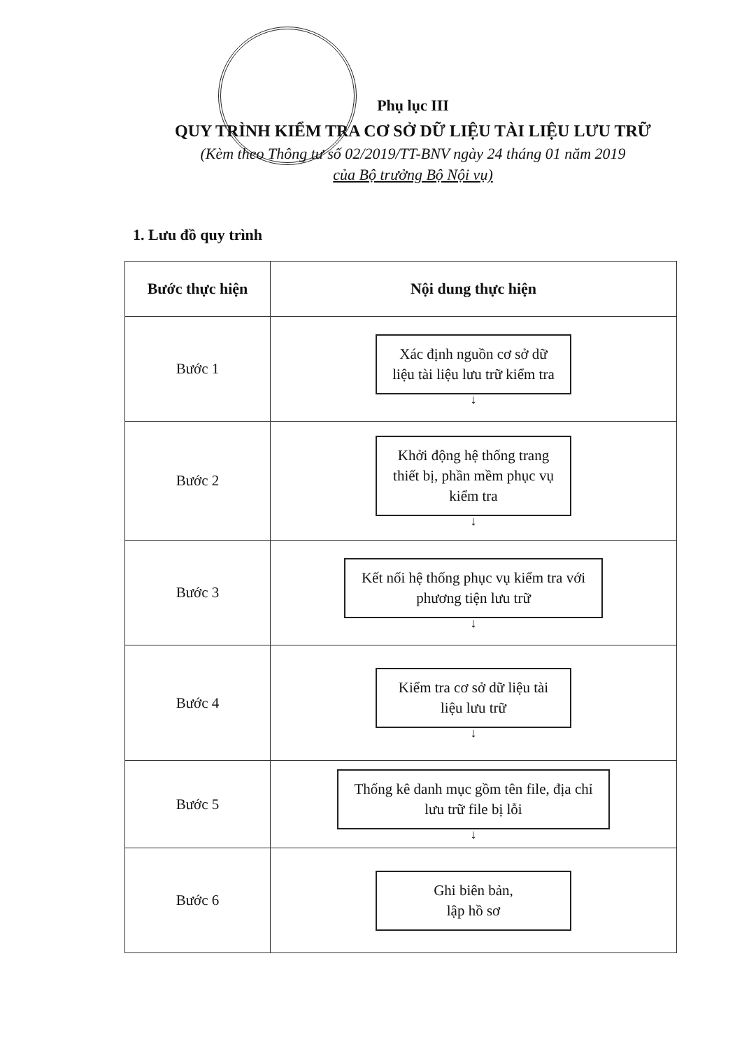Phụ lục III
QUY TRÌNH KIỂM TRA CƠ SỞ DỮ LIỆU TÀI LIỆU LƯU TRỮ
(Kèm theo Thông tư số 02/2019/TT-BNV ngày 24 tháng 01 năm 2019
của Bộ trưởng Bộ Nội vụ)
1. Lưu đồ quy trình
| Bước thực hiện | Nội dung thực hiện |
| --- | --- |
| Bước 1 | Xác định nguồn cơ sở dữ liệu tài liệu lưu trữ kiểm tra ↓ |
| Bước 2 | Khởi động hệ thống trang thiết bị, phần mềm phục vụ kiểm tra ↓ |
| Bước 3 | Kết nối hệ thống phục vụ kiểm tra với phương tiện lưu trữ ↓ |
| Bước 4 | Kiểm tra cơ sở dữ liệu tài liệu lưu trữ ↓ |
| Bước 5 | Thống kê danh mục gồm tên file, địa chỉ lưu trữ file bị lỗi ↓ |
| Bước 6 | Ghi biên bản, lập hồ sơ |